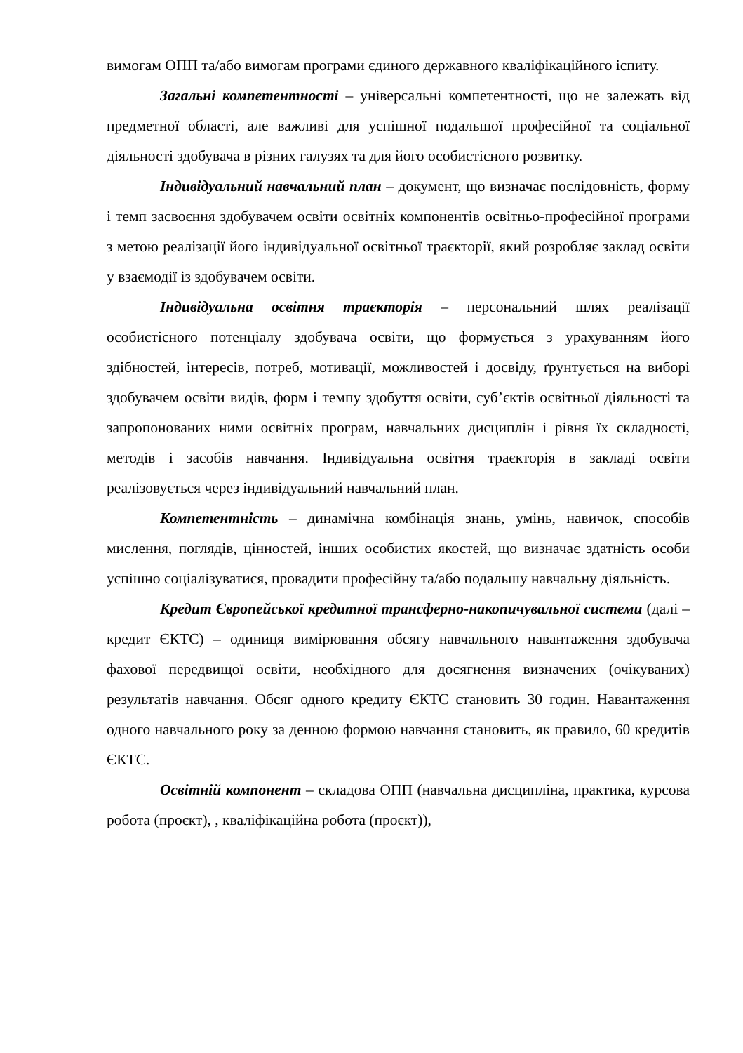вимогам ОПП та/або вимогам програми єдиного державного кваліфікаційного іспиту.
Загальні компетентності – універсальні компетентності, що не залежать від предметної області, але важливі для успішної подальшої професійної та соціальної діяльності здобувача в різних галузях та для його особистісного розвитку.
Індивідуальний навчальний план – документ, що визначає послідовність, форму і темп засвоєння здобувачем освіти освітніх компонентів освітньо-професійної програми з метою реалізації його індивідуальної освітньої траєкторії, який розробляє заклад освіти у взаємодії із здобувачем освіти.
Індивідуальна освітня траєкторія – персональний шлях реалізації особистісного потенціалу здобувача освіти, що формується з урахуванням його здібностей, інтересів, потреб, мотивації, можливостей і досвіду, ґрунтується на виборі здобувачем освіти видів, форм і темпу здобуття освіти, суб’єктів освітньої діяльності та запропонованих ними освітніх програм, навчальних дисциплін і рівня їх складності, методів і засобів навчання. Індивідуальна освітня траєкторія в закладі освіти реалізовується через індивідуальний навчальний план.
Компетентність – динамічна комбінація знань, умінь, навичок, способів мислення, поглядів, цінностей, інших особистих якостей, що визначає здатність особи успішно соціалізуватися, провадити професійну та/або подальшу навчальну діяльність.
Кредит Європейської кредитної трансферно-накопичувальної системи (далі – кредит ЄКТС) – одиниця вимірювання обсягу навчального навантаження здобувача фахової передвищої освіти, необхідного для досягнення визначених (очікуваних) результатів навчання. Обсяг одного кредиту ЄКТС становить 30 годин. Навантаження одного навчального року за денною формою навчання становить, як правило, 60 кредитів ЄКТС.
Освітній компонент – складова ОПП (навчальна дисципліна, практика, курсова робота (проєкт), , кваліфікаційна робота (проєкт)),